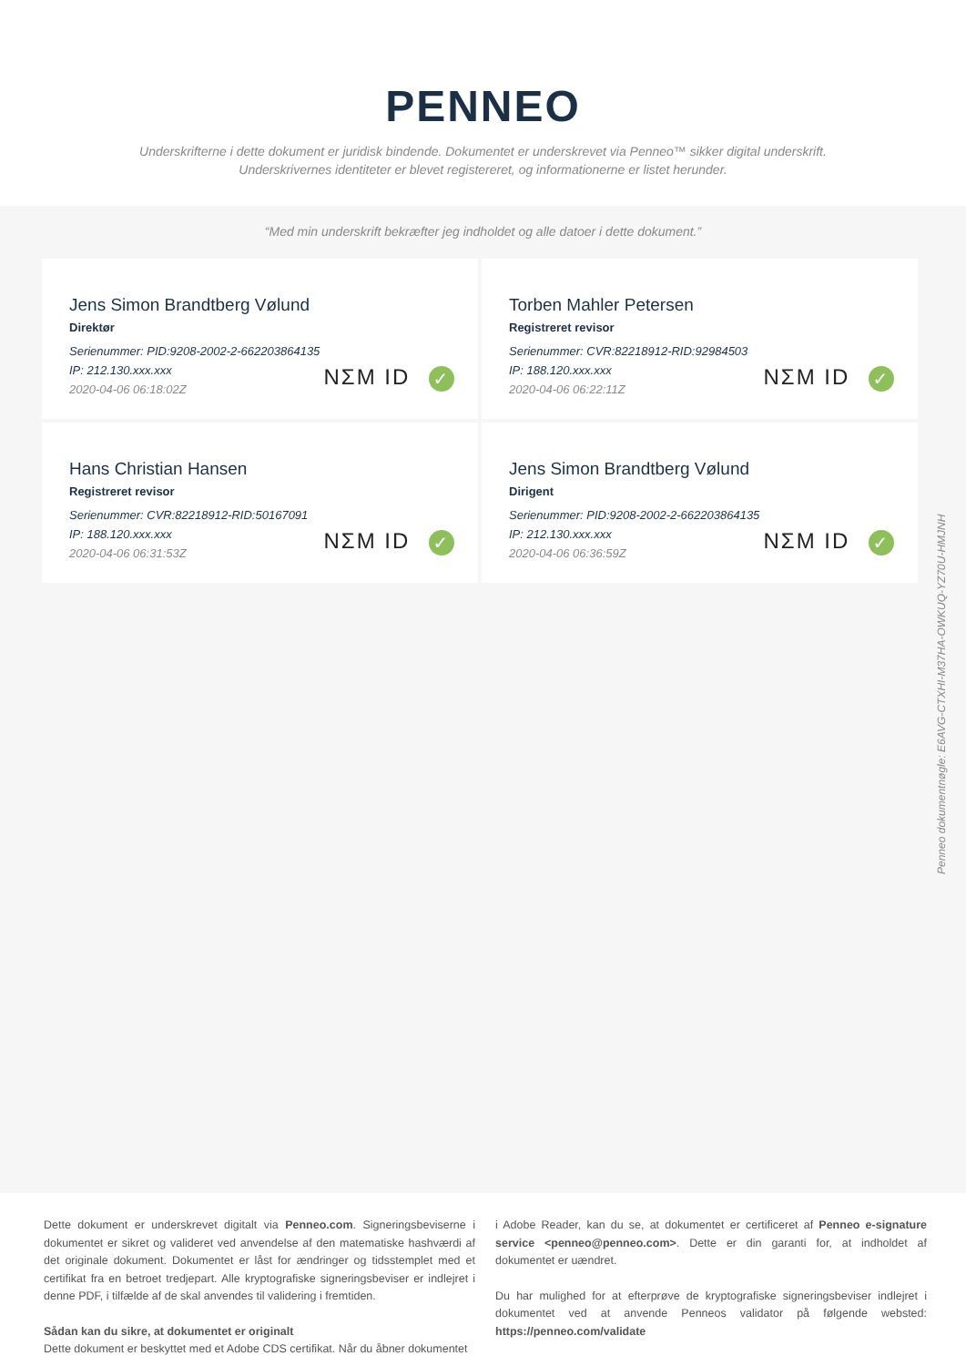PENNEO
Underskrifterne i dette dokument er juridisk bindende. Dokumentet er underskrevet via Penneo™ sikker digital underskrift.
Underskrivernes identiteter er blevet registereret, og informationerne er listet herunder.
“Med min underskrift bekræfter jeg indholdet og alle datoer i dette dokument.”
Jens Simon Brandtberg Vølund
Direktør
Serienummer: PID:9208-2002-2-662203864135
IP: 212.130.xxx.xxx
2020-04-06 06:18:02Z
NΣM ID ✓
Torben Mahler Petersen
Registreret revisor
Serienummer: CVR:82218912-RID:92984503
IP: 188.120.xxx.xxx
2020-04-06 06:22:11Z
NΣM ID ✓
Hans Christian Hansen
Registreret revisor
Serienummer: CVR:82218912-RID:50167091
IP: 188.120.xxx.xxx
2020-04-06 06:31:53Z
NΣM ID ✓
Jens Simon Brandtberg Vølund
Dirigent
Serienummer: PID:9208-2002-2-662203864135
IP: 212.130.xxx.xxx
2020-04-06 06:36:59Z
NΣM ID ✓
Penneo dokumentnøgle: E6AVG-CTXHI-M37HA-OWKUQ-YZ70U-HMJNH
Dette dokument er underskrevet digitalt via Penneo.com. Signeringsbeviserne i dokumentet er sikret og valideret ved anvendelse af den matematiske hashværdi af det originale dokument. Dokumentet er låst for ændringer og tidsstemplet med et certifikat fra en betroet tredjepart. Alle kryptografiske signeringsbeviser er indlejret i denne PDF, i tilfælde af de skal anvendes til validering i fremtiden.
Sådan kan du sikre, at dokumentet er originalt
Dette dokument er beskyttet med et Adobe CDS certifikat. Når du åbner dokumentet
i Adobe Reader, kan du se, at dokumentet er certificeret af Penneo e-signature service <penneo@penneo.com>. Dette er din garanti for, at indholdet af dokumentet er uændret.
Du har mulighed for at efterprøve de kryptografiske signeringsbeviser indlejret i dokumentet ved at anvende Penneos validator på følgende websted: https://penneo.com/validate